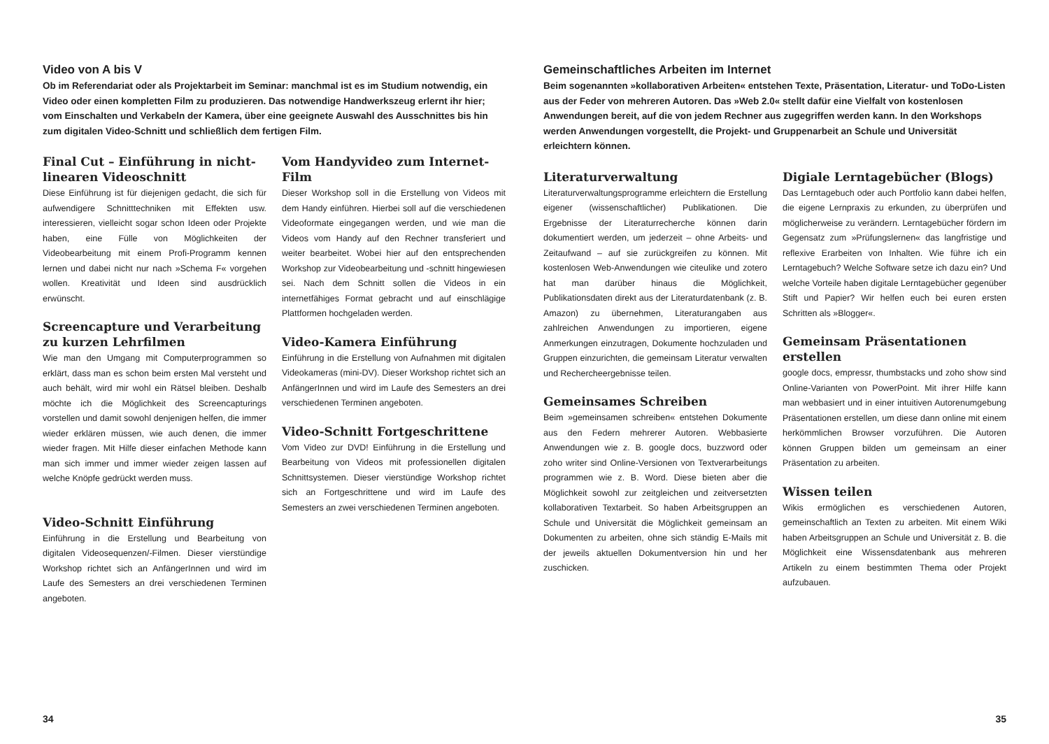Video von A bis V
Ob im Referendariat oder als Projektarbeit im Seminar: manchmal ist es im Studium notwendig, ein Video oder einen kompletten Film zu produzieren. Das notwendige Handwerkszeug erlernt ihr hier; vom Einschalten und Verkabeln der Kamera, über eine geeignete Auswahl des Ausschnittes bis hin zum digitalen Video-Schnitt und schließlich dem fertigen Film.
Final Cut – Einführung in nicht-linearen Videoschnitt
Diese Einführung ist für diejenigen gedacht, die sich für aufwendigere Schnitttechniken mit Effekten usw. interessieren, vielleicht sogar schon Ideen oder Projekte haben, eine Fülle von Möglichkeiten der Videobearbeitung mit einem Profi-Programm kennen lernen und dabei nicht nur nach »Schema F« vorgehen wollen. Kreativität und Ideen sind ausdrücklich erwünscht.
Screencapture und Verarbeitung zu kurzen Lehrfilmen
Wie man den Umgang mit Computerprogrammen so erklärt, dass man es schon beim ersten Mal versteht und auch behält, wird mir wohl ein Rätsel bleiben. Deshalb möchte ich die Möglichkeit des Screencapturings vorstellen und damit sowohl denjenigen helfen, die immer wieder erklären müssen, wie auch denen, die immer wieder fragen. Mit Hilfe dieser einfachen Methode kann man sich immer und immer wieder zeigen lassen auf welche Knöpfe gedrückt werden muss.
Video-Schnitt Einführung
Einführung in die Erstellung und Bearbeitung von digitalen Videosequenzen/-Filmen. Dieser vierstündige Workshop richtet sich an AnfängerInnen und wird im Laufe des Semesters an drei verschiedenen Terminen angeboten.
Vom Handyvideo zum Internet-Film
Dieser Workshop soll in die Erstellung von Videos mit dem Handy einführen. Hierbei soll auf die verschiedenen Videoformate eingegangen werden, und wie man die Videos vom Handy auf den Rechner transferiert und weiter bearbeitet. Wobei hier auf den entsprechenden Workshop zur Videobearbeitung und -schnitt hingewiesen sei. Nach dem Schnitt sollen die Videos in ein internetfähiges Format gebracht und auf einschlägige Plattformen hochgeladen werden.
Video-Kamera Einführung
Einführung in die Erstellung von Aufnahmen mit digitalen Videokameras (mini-DV). Dieser Workshop richtet sich an AnfängerInnen und wird im Laufe des Semesters an drei verschiedenen Terminen angeboten.
Video-Schnitt Fortgeschrittene
Vom Video zur DVD! Einführung in die Erstellung und Bearbeitung von Videos mit professionellen digitalen Schnittsystemen. Dieser vierstündige Workshop richtet sich an Fortgeschrittene und wird im Laufe des Semesters an zwei verschiedenen Terminen angeboten.
34
Gemeinschaftliches Arbeiten im Internet
Beim sogenannten »kollaborativen Arbeiten« entstehen Texte, Präsentation, Literatur- und ToDo-Listen aus der Feder von mehreren Autoren. Das »Web 2.0« stellt dafür eine Vielfalt von kostenlosen Anwendungen bereit, auf die von jedem Rechner aus zugegriffen werden kann. In den Workshops werden Anwendungen vorgestellt, die Projekt- und Gruppenarbeit an Schule und Universität erleichtern können.
Literaturverwaltung
Literaturverwaltungsprogramme erleichtern die Erstellung eigener (wissenschaftlicher) Publikationen. Die Ergebnisse der Literaturrecherche können darin dokumentiert werden, um jederzeit – ohne Arbeits- und Zeitaufwand – auf sie zurückgreifen zu können. Mit kostenlosen Web-Anwendungen wie citeulike und zotero hat man darüber hinaus die Möglichkeit, Publikationsdaten direkt aus der Literaturdatenbank (z. B. Amazon) zu übernehmen, Literaturangaben aus zahlreichen Anwendungen zu importieren, eigene Anmerkungen einzutragen, Dokumente hochzuladen und Gruppen einzurichten, die gemeinsam Literatur verwalten und Rechercheergebnisse teilen.
Gemeinsames Schreiben
Beim »gemeinsamen schreiben« entstehen Dokumente aus den Federn mehrerer Autoren. Webbasierte Anwendungen wie z. B. google docs, buzzword oder zoho writer sind Online-Versionen von Textverarbeitungs programmen wie z. B. Word. Diese bieten aber die Möglichkeit sowohl zur zeitgleichen und zeitversetzten kollaborativen Textarbeit. So haben Arbeitsgruppen an Schule und Universität die Möglichkeit gemeinsam an Dokumenten zu arbeiten, ohne sich ständig E-Mails mit der jeweils aktuellen Dokumentversion hin und her zuschicken.
Digiale Lerntagebücher (Blogs)
Das Lerntagebuch oder auch Portfolio kann dabei helfen, die eigene Lernpraxis zu erkunden, zu überprüfen und möglicherweise zu verändern. Lerntagebücher fördern im Gegensatz zum »Prüfungslernen« das langfristige und reflexive Erarbeiten von Inhalten. Wie führe ich ein Lerntagebuch? Welche Software setze ich dazu ein? Und welche Vorteile haben digitale Lerntagebücher gegenüber Stift und Papier? Wir helfen euch bei euren ersten Schritten als »Blogger«.
Gemeinsam Präsentationen erstellen
google docs, empressr, thumbstacks und zoho show sind Online-Varianten von PowerPoint. Mit ihrer Hilfe kann man webbasiert und in einer intuitiven Autorenumgebung Präsentationen erstellen, um diese dann online mit einem herkömmlichen Browser vorzuführen. Die Autoren können Gruppen bilden um gemeinsam an einer Präsentation zu arbeiten.
Wissen teilen
Wikis ermöglichen es verschiedenen Autoren, gemeinschaftlich an Texten zu arbeiten. Mit einem Wiki haben Arbeitsgruppen an Schule und Universität z. B. die Möglichkeit eine Wissensdatenbank aus mehreren Artikeln zu einem bestimmten Thema oder Projekt aufzubauen.
35